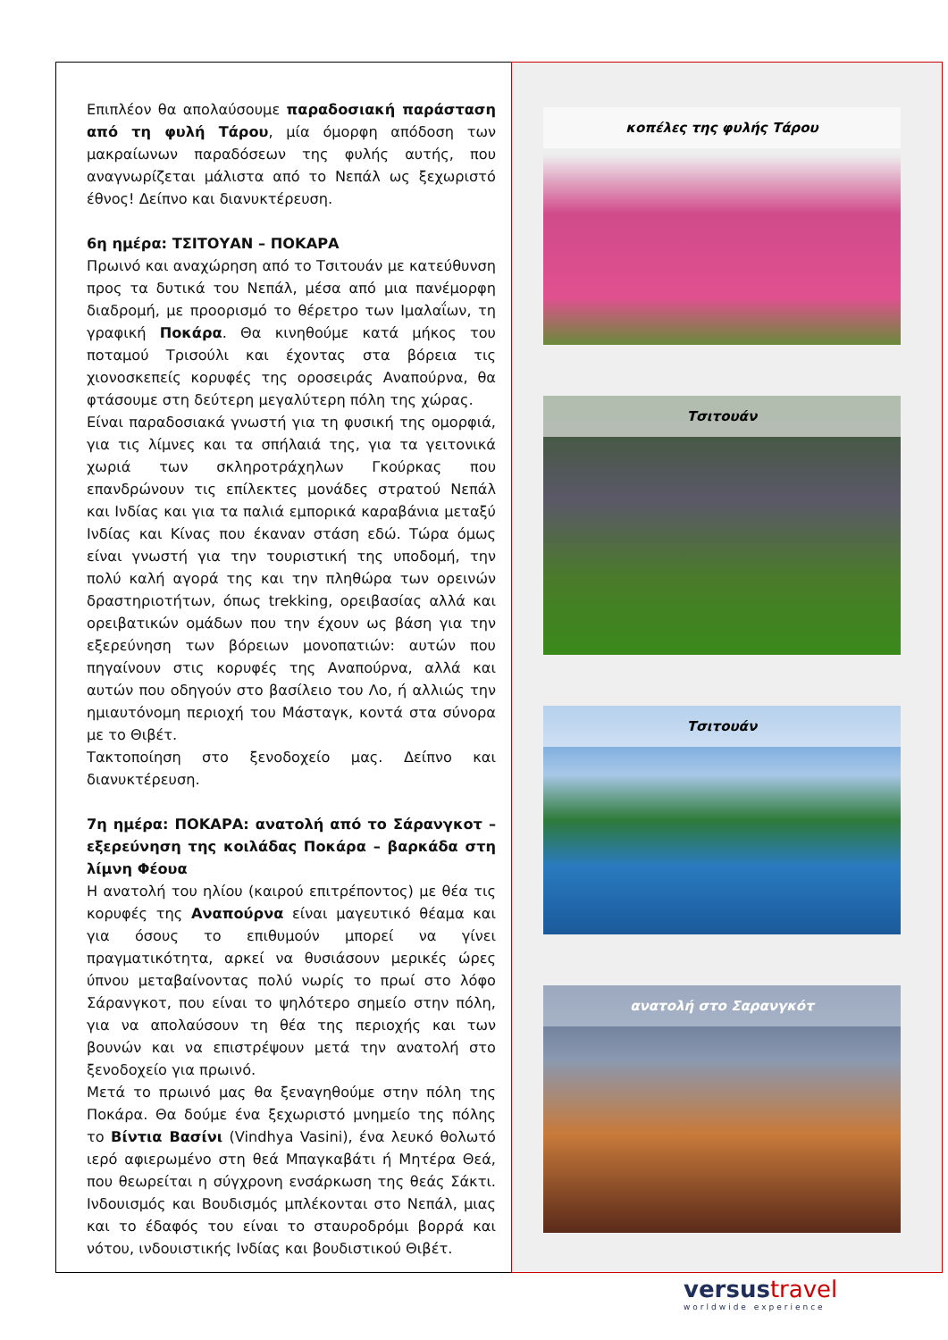Επιπλέον θα απολαύσουμε παραδοσιακή παράσταση από τη φυλή Τάρου, μία όμορφη απόδοση των μακραίωνων παραδόσεων της φυλής αυτής, που αναγνωρίζεται μάλιστα από το Νεπάλ ως ξεχωριστό έθνος! Δείπνο και διανυκτέρευση.
6η ημέρα: ΤΣΙΤΟΥΑΝ – ΠΟΚΑΡΑ
Πρωινό και αναχώρηση από το Τσιτουάν με κατεύθυνση προς τα δυτικά του Νεπάλ, μέσα από μια πανέμορφη διαδρομή, με προορισμό το θέρετρο των Ιμαλαΐων, τη γραφική Ποκάρα. Θα κινηθούμε κατά μήκος του ποταμού Τρισούλι και έχοντας στα βόρεια τις χιονοσκεπείς κορυφές της οροσειράς Αναπούρνα, θα φτάσουμε στη δεύτερη μεγαλύτερη πόλη της χώρας.
Είναι παραδοσιακά γνωστή για τη φυσική της ομορφιά, για τις λίμνες και τα σπήλαιά της, για τα γειτονικά χωριά των σκληροτράχηλων Γκούρκας που επανδρώνουν τις επίλεκτες μονάδες στρατού Νεπάλ και Ινδίας και για τα παλιά εμπορικά καραβάνια μεταξύ Ινδίας και Κίνας που έκαναν στάση εδώ. Τώρα όμως είναι γνωστή για την τουριστική της υποδομή, την πολύ καλή αγορά της και την πληθώρα των ορεινών δραστηριοτήτων, όπως trekking, ορειβασίας αλλά και ορειβατικών ομάδων που την έχουν ως βάση για την εξερεύνηση των βόρειων μονοπατιών: αυτών που πηγαίνουν στις κορυφές της Αναπούρνα, αλλά και αυτών που οδηγούν στο βασίλειο του Λο, ή αλλιώς την ημιαυτόνομη περιοχή του Μάσταγκ, κοντά στα σύνορα με το Θιβέτ.
Τακτοποίηση στο ξενοδοχείο μας. Δείπνο και διανυκτέρευση.
7η ημέρα: ΠΟΚΑΡΑ: ανατολή από το Σάρανγκοτ – εξερεύνηση της κοιλάδας Ποκάρα – βαρκάδα στη λίμνη Φέουα
Η ανατολή του ηλίου (καιρού επιτρέποντος) με θέα τις κορυφές της Αναπούρνα είναι μαγευτικό θέαμα και για όσους το επιθυμούν μπορεί να γίνει πραγματικότητα, αρκεί να θυσιάσουν μερικές ώρες ύπνου μεταβαίνοντας πολύ νωρίς το πρωί στο λόφο Σάρανγκοτ, που είναι το ψηλότερο σημείο στην πόλη, για να απολαύσουν τη θέα της περιοχής και των βουνών και να επιστρέψουν μετά την ανατολή στο ξενοδοχείο για πρωινό.
Μετά το πρωινό μας θα ξεναγηθούμε στην πόλη της Ποκάρα. Θα δούμε ένα ξεχωριστό μνημείο της πόλης το Βίντια Βασίνι (Vindhya Vasini), ένα λευκό θολωτό ιερό αφιερωμένο στη θεά Μπαγκαβάτι ή Μητέρα Θεά, που θεωρείται η σύγχρονη ενσάρκωση της θεάς Σάκτι. Ινδουισμός και Βουδισμός μπλέκονται στο Νεπάλ, μιας και το έδαφός του είναι το σταυροδρόμι βορρά και νότου, ινδουιστικής Ινδίας και βουδιστικού Θιβέτ.
κοπέλες της φυλής Τάρου
Τσιτουάν
Τσιτουάν
ανατολή στο Σαρανγκότ
versustravel
worldwide experience